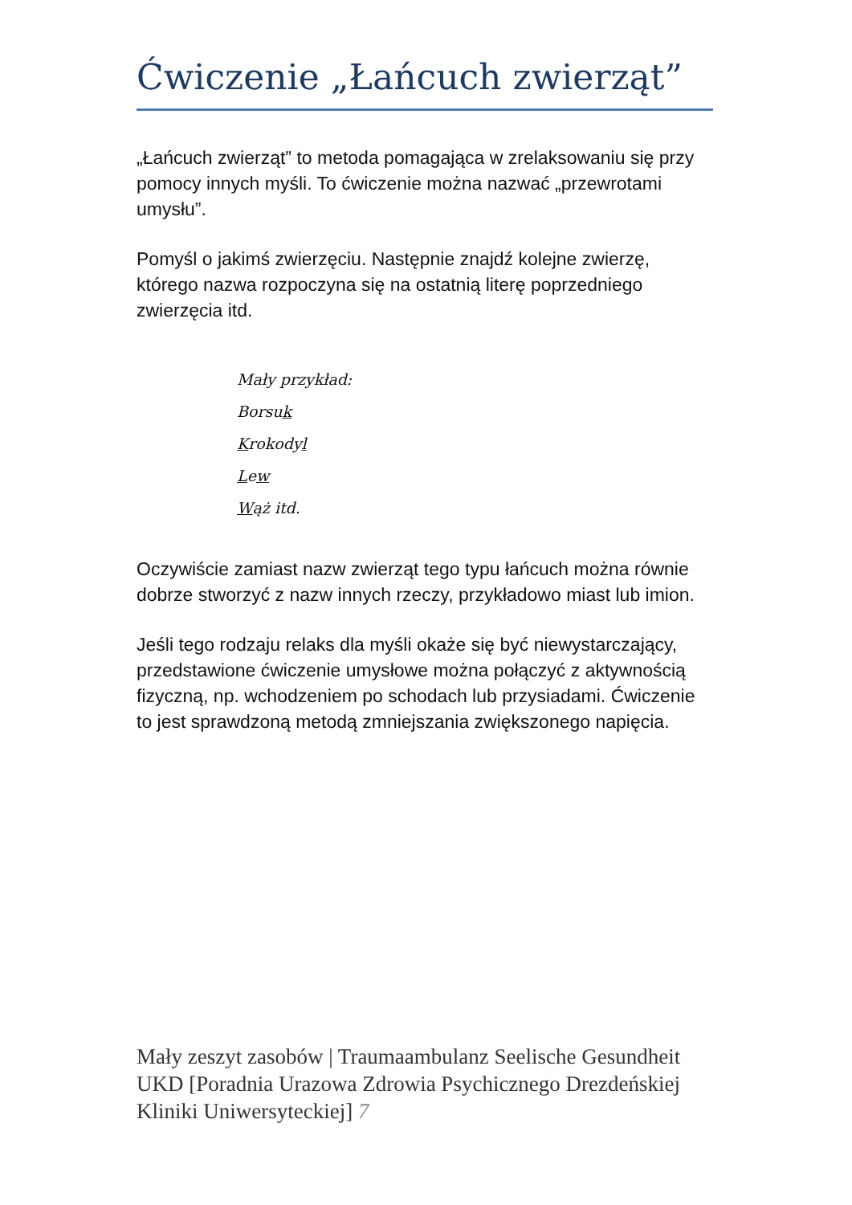Ćwiczenie „Łańcuch zwierząt”
„Łańcuch zwierząt” to metoda pomagająca w zrelaksowaniu się przy pomocy innych myśli. To ćwiczenie można nazwać „przewrotami umysłu”.
Pomyśl o jakimś zwierzęciu. Następnie znajdź kolejne zwierzę, którego nazwa rozpoczyna się na ostatnią literę poprzedniego zwierzęcia itd.
Mały przykład:
Borsuk
Krokodyl
Lew
Wąż itd.
Oczywiście zamiast nazw zwierząt tego typu łańcuch można równie dobrze stworzyć z nazw innych rzeczy, przykładowo miast lub imion.
Jeśli tego rodzaju relaks dla myśli okaże się być niewystarczający, przedstawione ćwiczenie umysłowe można połączyć z aktywnością fizyczną, np. wchodzeniem po schodach lub przysiadami. Ćwiczenie to jest sprawdzoną metodą zmniejszania zwiększonego napięcia.
Mały zeszyt zasobów | Traumaambulanz Seelische Gesundheit UKD [Poradnia Urazowa Zdrowia Psychicznego Drezdeńskiej Kliniki Uniwersyteckiej] 7